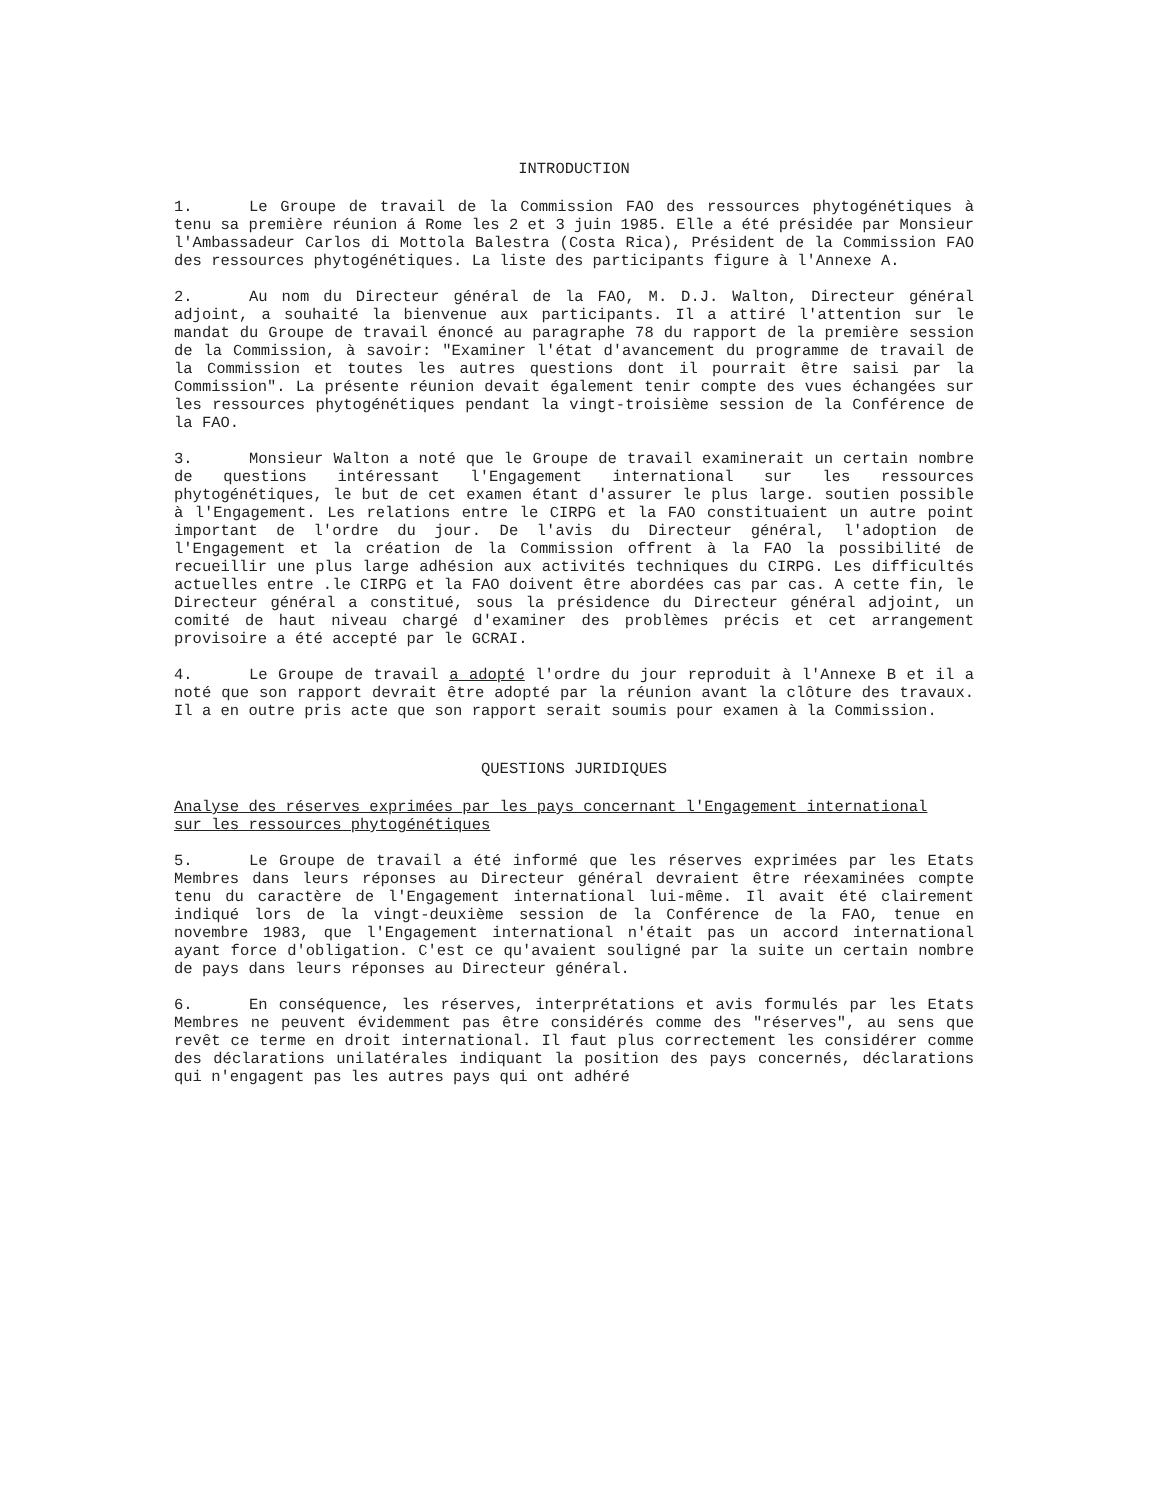INTRODUCTION
1. Le Groupe de travail de la Commission FAO des ressources phytogénétiques à tenu sa première réunion á Rome les 2 et 3 juin 1985. Elle a été présidée par Monsieur l'Ambassadeur Carlos di Mottola Balestra (Costa Rica), Président de la Commission FAO des ressources phytogénétiques. La liste des participants figure à l'Annexe A.
2. Au nom du Directeur général de la FAO, M. D.J. Walton, Directeur général adjoint, a souhaité la bienvenue aux participants. Il a attiré l'attention sur le mandat du Groupe de travail énoncé au paragraphe 78 du rapport de la première session de la Commission, à savoir: "Examiner l'état d'avancement du programme de travail de la Commission et toutes les autres questions dont il pourrait être saisi par la Commission". La présente réunion devait également tenir compte des vues échangées sur les ressources phytogénétiques pendant la vingt-troisième session de la Conférence de la FAO.
3. Monsieur Walton a noté que le Groupe de travail examinerait un certain nombre de questions intéressant l'Engagement international sur les ressources phytogénétiques, le but de cet examen étant d'assurer le plus large. soutien possible à l'Engagement. Les relations entre le CIRPG et la FAO constituaient un autre point important de l'ordre du jour. De l'avis du Directeur général, l'adoption de l'Engagement et la création de la Commission offrent à la FAO la possibilité de recueillir une plus large adhésion aux activités techniques du CIRPG. Les difficultés actuelles entre .le CIRPG et la FAO doivent être abordées cas par cas. A cette fin, le Directeur général a constitué, sous la présidence du Directeur général adjoint, un comité de haut niveau chargé d'examiner des problèmes précis et cet arrangement provisoire a été accepté par le GCRAI.
4. Le Groupe de travail a adopté l'ordre du jour reproduit à l'Annexe B et il a noté que son rapport devrait être adopté par la réunion avant la clôture des travaux. Il a en outre pris acte que son rapport serait soumis pour examen à la Commission.
QUESTIONS JURIDIQUES
Analyse des réserves exprimées par les pays concernant l'Engagement international
sur les ressources phytogénétiques
5. Le Groupe de travail a été informé que les réserves exprimées par les Etats Membres dans leurs réponses au Directeur général devraient être réexaminées compte tenu du caractère de l'Engagement international lui-même. Il avait été clairement indiqué lors de la vingt-deuxième session de la Conférence de la FAO, tenue en novembre 1983, que l'Engagement international n'était pas un accord international ayant force d'obligation. C'est ce qu'avaient souligné par la suite un certain nombre de pays dans leurs réponses au Directeur général.
6. En conséquence, les réserves, interprétations et avis formulés par les Etats Membres ne peuvent évidemment pas être considérés comme des "réserves", au sens que revêt ce terme en droit international. Il faut plus correctement les considérer comme des déclarations unilatérales indiquant la position des pays concernés, déclarations qui n'engagent pas les autres pays qui ont adhéré